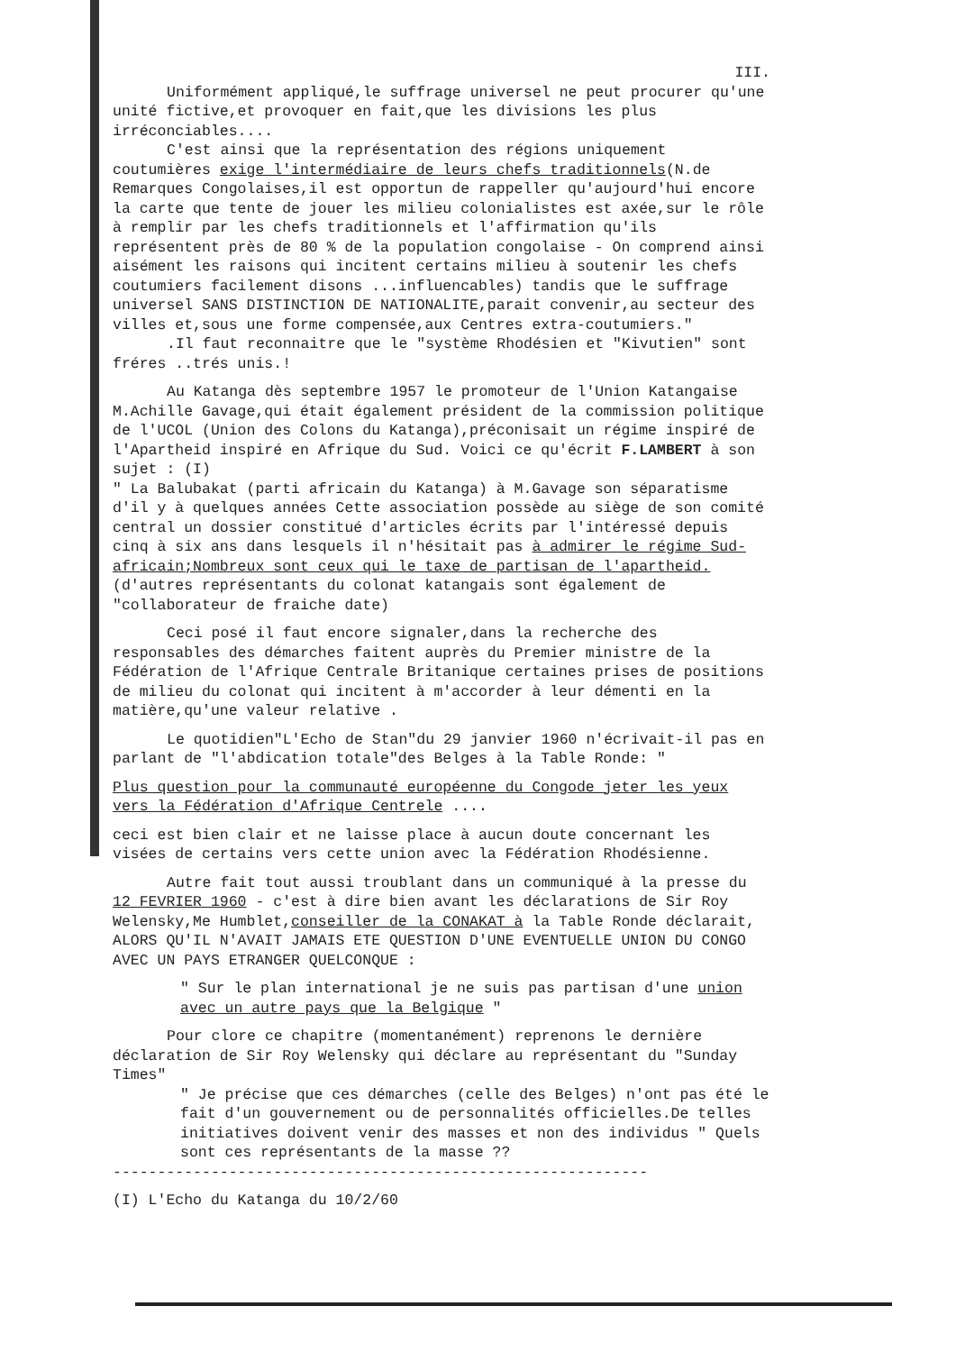III.
Uniformément appliqué,le suffrage universel ne peut procurer qu'une unité fictive,et provoquer en fait,que les divisions les plus irréconciables....
C'est ainsi que la représentation des régions uniquement coutumières exige l'intermédiaire de leurs chefs traditionnels(N.de Remarques Congolaises,il est opportun de rappeller qu'aujourd'hui encore la carte que tente de jouer les milieu colonialistes est axée,sur le rôle à remplir par les chefs traditionnels et l'affirmation qu'ils représentent près de 80 % de la population congolaise - On comprend ainsi aisément les raisons qui incitent certains milieu à soutenir les chefs coutumiers facilement disons ...influencables) tandis que le suffrage universel SANS DISTINCTION DE NATIONALITE,parait convenir,au secteur des villes et,sous une forme compensée,aux Centres extra-coutumiers."
.Il faut reconnaitre que le "système Rhodésien et "Kivutien" sont fréres ..trés unis.!
Au Katanga dès septembre 1957 le promoteur de l'Union Katangaise M.Achille Gavage,qui était également président de la commission politique de l'UCOL (Union des Colons du Katanga),préconisait un régime inspiré de l'Apartheid inspiré en Afrique du Sud. Voici ce qu'écrit F.LAMBERT à son sujet : (I)
" La Balubakat (parti africain du Katanga) à M.Gavage son séparatisme d'il y à quelques années Cette association possède au siège de son comité central un dossier constitué d'articles écrits par l'intéressé depuis cinq à six ans dans lesquels il n'hésitait pas à admirer le régime Sud-africain;Nombreux sont ceux qui le taxe de partisan de l'apartheid. (d'autres représentants du colonat katangais sont également de "collaborateur de fraiche date)
Ceci posé il faut encore signaler,dans la recherche des responsables des démarches faitent auprès du Premier ministre de la Fédération de l'Afrique Centrale Britanique certaines prises de positions de milieu du colonat qui incitent à m'accorder à leur démenti en la matière,qu'une valeur relative .
Le quotidien"L'Echo de Stan"du 29 janvier 1960 n'écrivait-il pas en parlant de "l'abdication totale"des Belges à la Table Ronde: "
Plus question pour la communauté européenne du Congode jeter les yeux vers la Fédération d'Afrique Centrele ....
ceci est bien clair et ne laisse place à aucun doute concernant les visées de certains vers cette union avec la Fédération Rhodésienne.
Autre fait tout aussi troublant dans un communiqué à la presse du 12 FEVRIER 1960 - c'est à dire bien avant les déclarations de Sir Roy Welensky,Me Humblet,conseiller de la CONAKAT à la Table Ronde déclarait, ALORS QU'IL N'AVAIT JAMAIS ETE QUESTION D'UNE EVENTUELLE UNION DU CONGO AVEC UN PAYS ETRANGER QUELCONQUE :
" Sur le plan international je ne suis pas partisan d'une union avec un autre pays que la Belgique "
Pour clore ce chapitre (momentanément) reprenons le dernière déclaration de Sir Roy Welensky qui déclare au représentant du "Sunday Times"
" Je précise que ces démarches (celle des Belges) n'ont pas été le fait d'un gouvernement ou de personnalités officielles.De telles initiatives doivent venir des masses et non des individus " Quels sont ces représentants de la masse ??
------------------------------------------------------------
(I) L'Echo du Katanga du 10/2/60